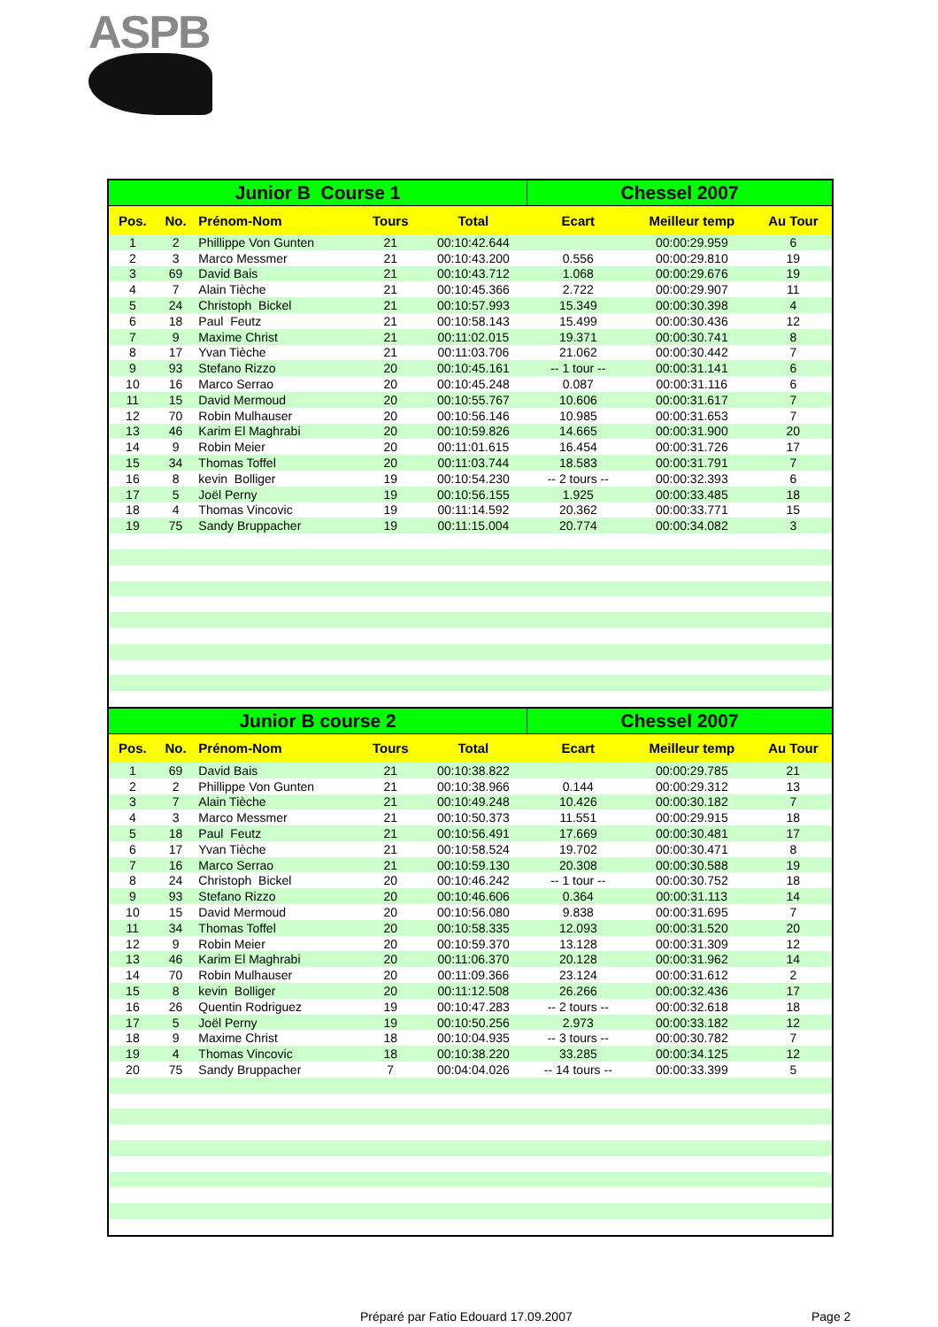ASPB
| Junior B Course 1 | | | | | Chessel 2007 | | |
| --- | --- | --- | --- | --- | --- | --- | --- |
| Pos. | No. | Prénom-Nom | Tours | Total | Ecart | Meilleur temp | Au Tour |
| 1 | 2 | Phillippe Von Gunten | 21 | 00:10:42.644 | | 00:00:29.959 | 6 |
| 2 | 3 | Marco Messmer | 21 | 00:10:43.200 | 0.556 | 00:00:29.810 | 19 |
| 3 | 69 | David Bais | 21 | 00:10:43.712 | 1.068 | 00:00:29.676 | 19 |
| 4 | 7 | Alain Tièche | 21 | 00:10:45.366 | 2.722 | 00:00:29.907 | 11 |
| 5 | 24 | Christoph Bickel | 21 | 00:10:57.993 | 15.349 | 00:00:30.398 | 4 |
| 6 | 18 | Paul Feutz | 21 | 00:10:58.143 | 15.499 | 00:00:30.436 | 12 |
| 7 | 9 | Maxime Christ | 21 | 00:11:02.015 | 19.371 | 00:00:30.741 | 8 |
| 8 | 17 | Yvan Tièche | 21 | 00:11:03.706 | 21.062 | 00:00:30.442 | 7 |
| 9 | 93 | Stefano Rizzo | 20 | 00:10:45.161 | -- 1 tour -- | 00:00:31.141 | 6 |
| 10 | 16 | Marco Serrao | 20 | 00:10:45.248 | 0.087 | 00:00:31.116 | 6 |
| 11 | 15 | David Mermoud | 20 | 00:10:55.767 | 10.606 | 00:00:31.617 | 7 |
| 12 | 70 | Robin Mulhauser | 20 | 00:10:56.146 | 10.985 | 00:00:31.653 | 7 |
| 13 | 46 | Karim El Maghrabi | 20 | 00:10:59.826 | 14.665 | 00:00:31.900 | 20 |
| 14 | 9 | Robin Meier | 20 | 00:11:01.615 | 16.454 | 00:00:31.726 | 17 |
| 15 | 34 | Thomas Toffel | 20 | 00:11:03.744 | 18.583 | 00:00:31.791 | 7 |
| 16 | 8 | kevin Bolliger | 19 | 00:10:54.230 | -- 2 tours -- | 00:00:32.393 | 6 |
| 17 | 5 | Joël Perny | 19 | 00:10:56.155 | 1.925 | 00:00:33.485 | 18 |
| 18 | 4 | Thomas Vincovic | 19 | 00:11:14.592 | 20.362 | 00:00:33.771 | 15 |
| 19 | 75 | Sandy Bruppacher | 19 | 00:11:15.004 | 20.774 | 00:00:34.082 | 3 |
| Junior B course 2 | | | | | Chessel 2007 | | |
| Pos. | No. | Prénom-Nom | Tours | Total | Ecart | Meilleur temp | Au Tour |
| 1 | 69 | David Bais | 21 | 00:10:38.822 | | 00:00:29.785 | 21 |
| 2 | 2 | Phillippe Von Gunten | 21 | 00:10:38.966 | 0.144 | 00:00:29.312 | 13 |
| 3 | 7 | Alain Tièche | 21 | 00:10:49.248 | 10.426 | 00:00:30.182 | 7 |
| 4 | 3 | Marco Messmer | 21 | 00:10:50.373 | 11.551 | 00:00:29.915 | 18 |
| 5 | 18 | Paul Feutz | 21 | 00:10:56.491 | 17.669 | 00:00:30.481 | 17 |
| 6 | 17 | Yvan Tièche | 21 | 00:10:58.524 | 19.702 | 00:00:30.471 | 8 |
| 7 | 16 | Marco Serrao | 21 | 00:10:59.130 | 20.308 | 00:00:30.588 | 19 |
| 8 | 24 | Christoph Bickel | 20 | 00:10:46.242 | -- 1 tour -- | 00:00:30.752 | 18 |
| 9 | 93 | Stefano Rizzo | 20 | 00:10:46.606 | 0.364 | 00:00:31.113 | 14 |
| 10 | 15 | David Mermoud | 20 | 00:10:56.080 | 9.838 | 00:00:31.695 | 7 |
| 11 | 34 | Thomas Toffel | 20 | 00:10:58.335 | 12.093 | 00:00:31.520 | 20 |
| 12 | 9 | Robin Meier | 20 | 00:10:59.370 | 13.128 | 00:00:31.309 | 12 |
| 13 | 46 | Karim El Maghrabi | 20 | 00:11:06.370 | 20.128 | 00:00:31.962 | 14 |
| 14 | 70 | Robin Mulhauser | 20 | 00:11:09.366 | 23.124 | 00:00:31.612 | 2 |
| 15 | 8 | kevin Bolliger | 20 | 00:11:12.508 | 26.266 | 00:00:32.436 | 17 |
| 16 | 26 | Quentin Rodriguez | 19 | 00:10:47.283 | -- 2 tours -- | 00:00:32.618 | 18 |
| 17 | 5 | Joël Perny | 19 | 00:10:50.256 | 2.973 | 00:00:33.182 | 12 |
| 18 | 9 | Maxime Christ | 18 | 00:10:04.935 | -- 3 tours -- | 00:00:30.782 | 7 |
| 19 | 4 | Thomas Vincovic | 18 | 00:10:38.220 | 33.285 | 00:00:34.125 | 12 |
| 20 | 75 | Sandy Bruppacher | 7 | 00:04:04.026 | -- 14 tours -- | 00:00:33.399 | 5 |
Préparé par Fatio Edouard 17.09.2007 Page 2